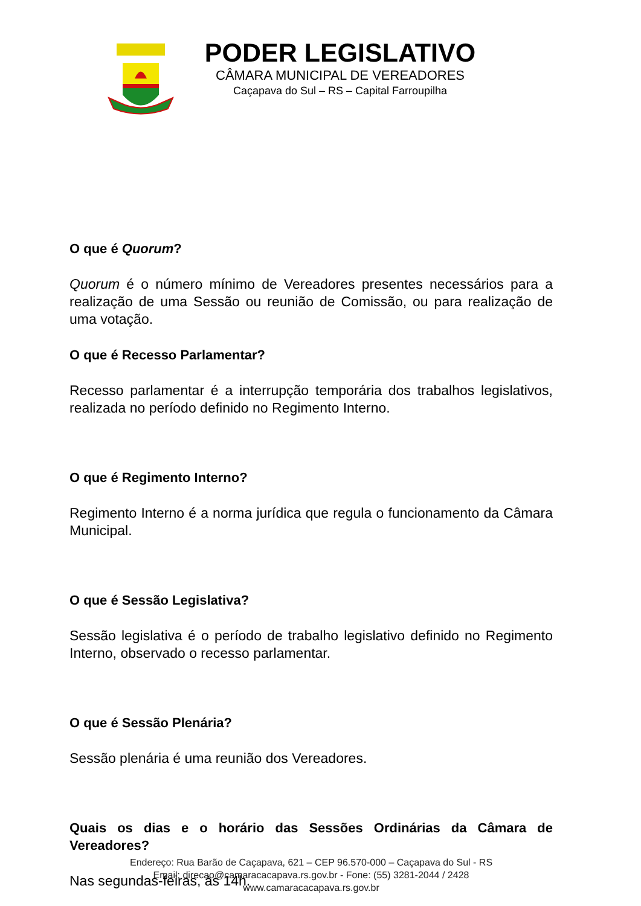PODER LEGISLATIVO
CÂMARA MUNICIPAL DE VEREADORES
Caçapava do Sul – RS – Capital Farroupilha
O que é Quorum?
Quorum é o número mínimo de Vereadores presentes necessários para a realização de uma Sessão ou reunião de Comissão, ou para realização de uma votação.
O que é Recesso Parlamentar?
Recesso parlamentar é a interrupção temporária dos trabalhos legislativos, realizada no período definido no Regimento Interno.
O que é Regimento Interno?
Regimento Interno é a norma jurídica que regula o funcionamento da Câmara Municipal.
O que é Sessão Legislativa?
Sessão legislativa é o período de trabalho legislativo definido no Regimento Interno, observado o recesso parlamentar.
O que é Sessão Plenária?
Sessão plenária é uma reunião dos Vereadores.
Quais os dias e o horário das Sessões Ordinárias da Câmara de Vereadores?
Nas segundas-feiras, às 14h.
Endereço: Rua Barão de Caçapava, 621 – CEP 96.570-000 – Caçapava do Sul - RS
Email: direcao@camaracacapava.rs.gov.br - Fone: (55) 3281-2044 / 2428
www.camaracacapava.rs.gov.br